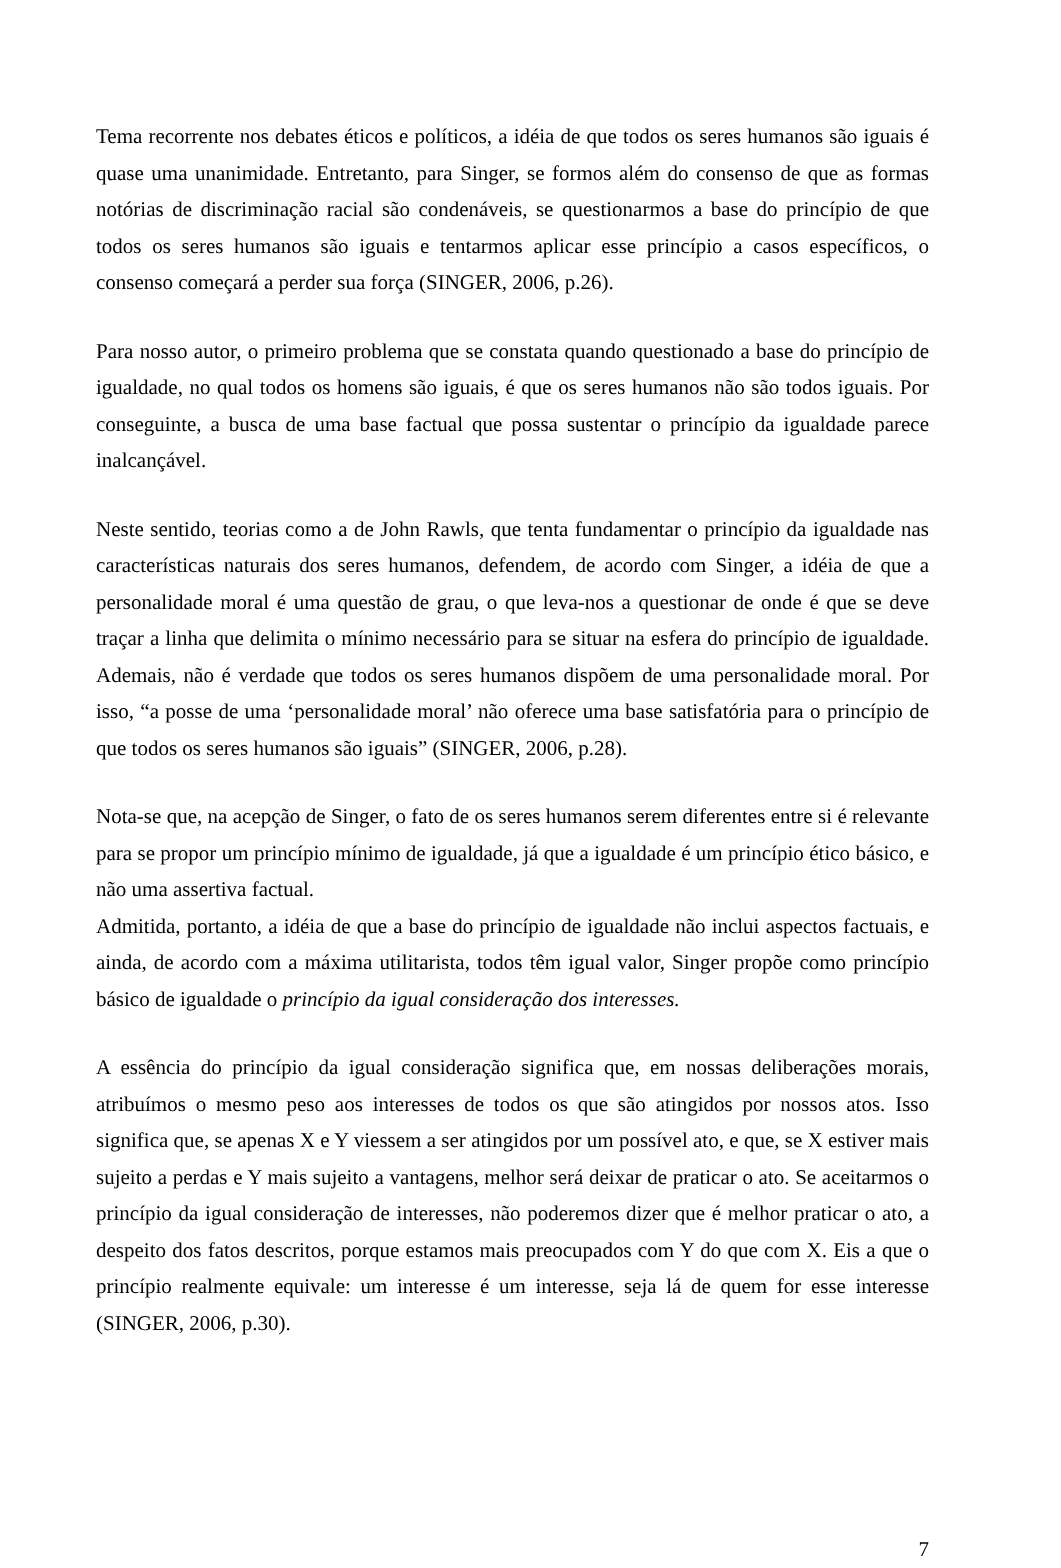Tema recorrente nos debates éticos e políticos, a idéia de que todos os seres humanos são iguais é quase uma unanimidade. Entretanto, para Singer, se formos além do consenso de que as formas notórias de discriminação racial são condenáveis, se questionarmos a base do princípio de que todos os seres humanos são iguais e tentarmos aplicar esse princípio a casos específicos, o consenso começará a perder sua força (SINGER, 2006, p.26).
Para nosso autor, o primeiro problema que se constata quando questionado a base do princípio de igualdade, no qual todos os homens são iguais, é que os seres humanos não são todos iguais. Por conseguinte, a busca de uma base factual que possa sustentar o princípio da igualdade parece inalcançável.
Neste sentido, teorias como a de John Rawls, que tenta fundamentar o princípio da igualdade nas características naturais dos seres humanos, defendem, de acordo com Singer, a idéia de que a personalidade moral é uma questão de grau, o que leva-nos a questionar de onde é que se deve traçar a linha que delimita o mínimo necessário para se situar na esfera do princípio de igualdade. Ademais, não é verdade que todos os seres humanos dispõem de uma personalidade moral. Por isso, “a posse de uma ‘personalidade moral’ não oferece uma base satisfatória para o princípio de que todos os seres humanos são iguais” (SINGER, 2006, p.28).
Nota-se que, na acepção de Singer, o fato de os seres humanos serem diferentes entre si é relevante para se propor um princípio mínimo de igualdade, já que a igualdade é um princípio ético básico, e não uma assertiva factual.
Admitida, portanto, a idéia de que a base do princípio de igualdade não inclui aspectos factuais, e ainda, de acordo com a máxima utilitarista, todos têm igual valor, Singer propõe como princípio básico de igualdade o princípio da igual consideração dos interesses.
A essência do princípio da igual consideração significa que, em nossas deliberações morais, atribuímos o mesmo peso aos interesses de todos os que são atingidos por nossos atos. Isso significa que, se apenas X e Y viessem a ser atingidos por um possível ato, e que, se X estiver mais sujeito a perdas e Y mais sujeito a vantagens, melhor será deixar de praticar o ato. Se aceitarmos o princípio da igual consideração de interesses, não poderemos dizer que é melhor praticar o ato, a despeito dos fatos descritos, porque estamos mais preocupados com Y do que com X. Eis a que o princípio realmente equivale: um interesse é um interesse, seja lá de quem for esse interesse (SINGER, 2006, p.30).
7